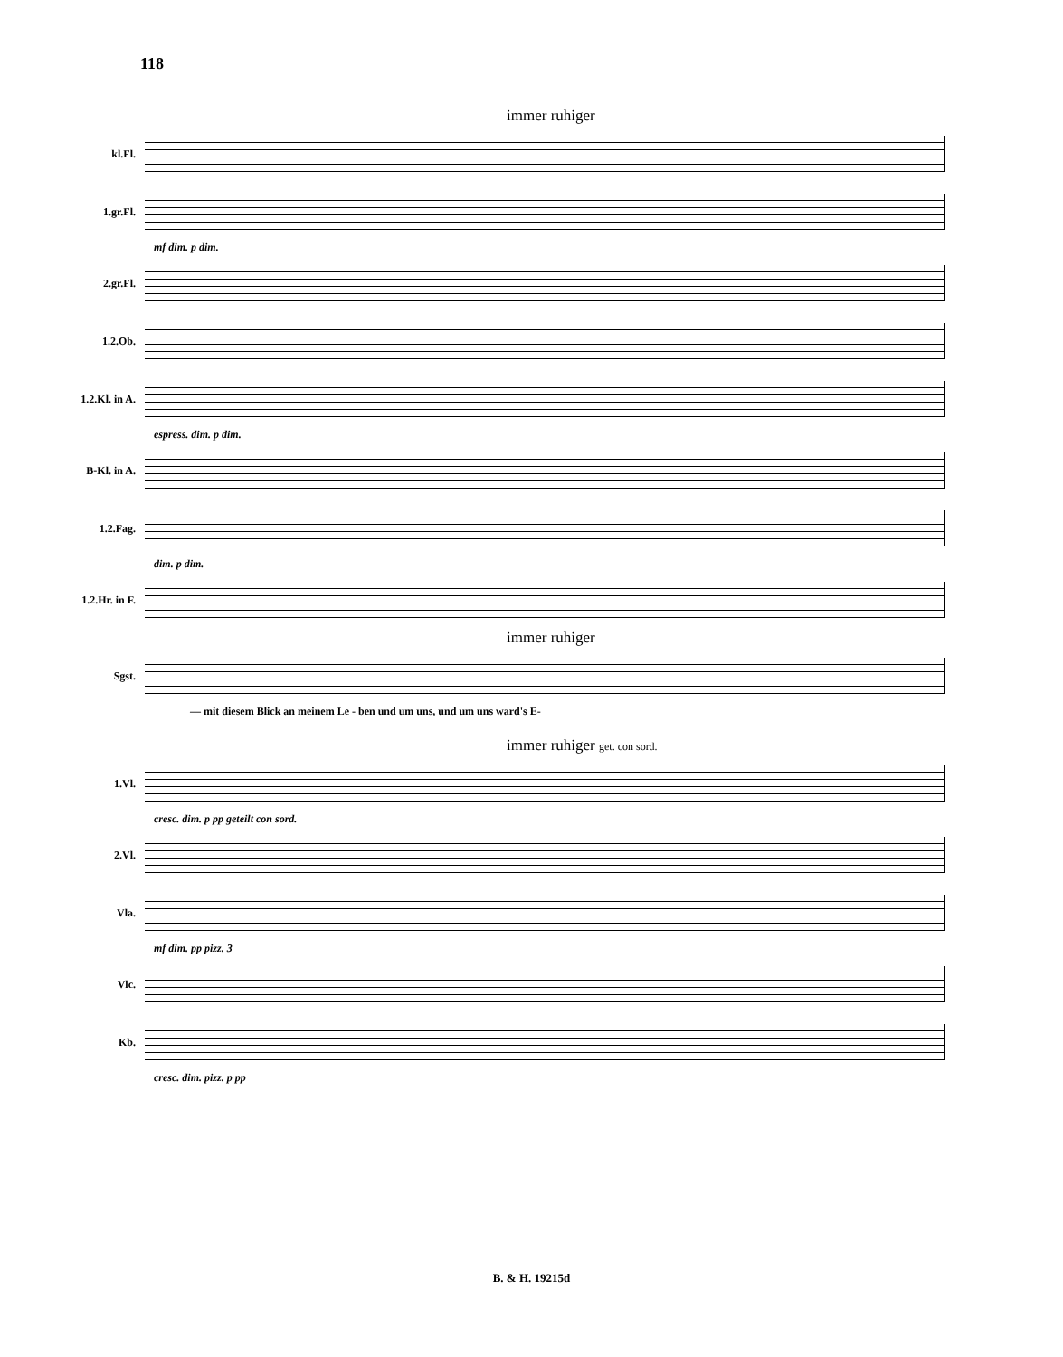118
immer ruhiger
kl.Fl.
1.gr.Fl.
mf dim. p dim.
2.gr.Fl.
1.2.Ob.
1.2.Kl. in A.
espress. dim. p dim.
B-Kl. in A.
1.2.Fag.
dim. p dim.
1.2.Hr. in F.
immer ruhiger
Sgst.
— mit diesem Blick an meinem Le - ben und um uns, und um uns ward's E-
immer ruhiger get. con sord.
1.Vl.
cresc. dim. p pp geteilt con sord.
2.Vl.
Vla.
mf dim. pp pizz. 3
Vlc.
Kb.
cresc. dim. pizz. p pp
B. & H. 19215d